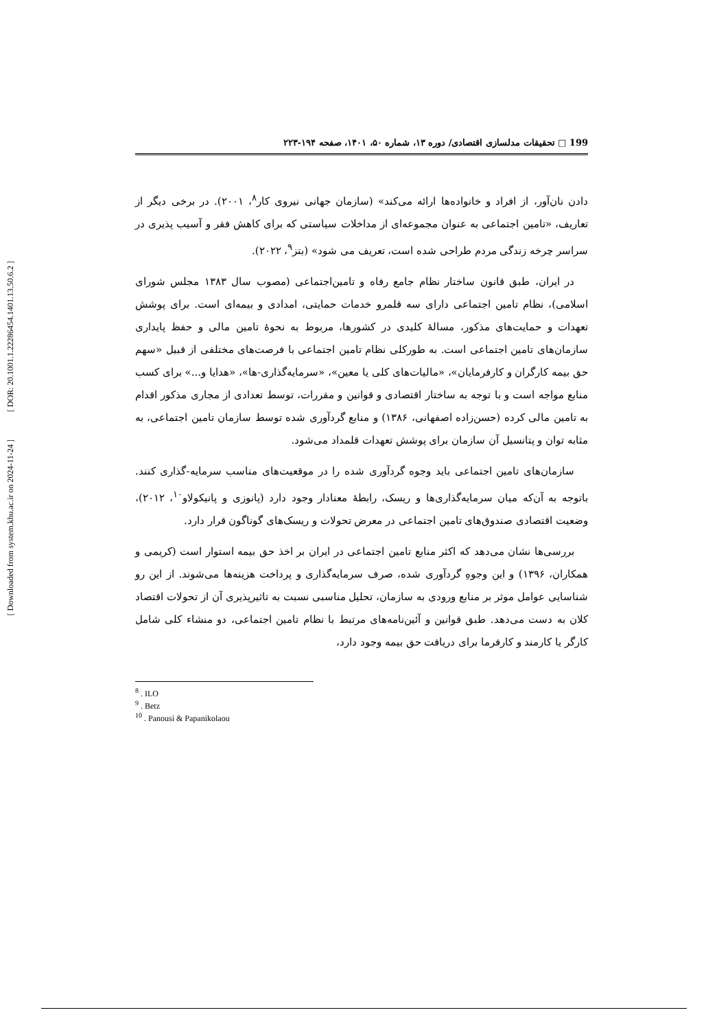[ DOR: 20.1001.1.22286454.1401.13.50.6.2 ]
[ Downloaded from system.khu.ac.ir on 2024-11-24 ]
199 □ تحقیقات مدلسازی اقتصادی/ دوره ۱۳، شماره ۵۰، ۱۴۰۱، صفحه ۱۹۴-۲۲۳
دادن نان‌آور، از افراد و خانواده‌ها ارائه می‌کند» (سازمان جهانی نیروی کار<sup>۸</sup>، ۲۰۰۱). در برخی دیگر از تعاریف، «تامین اجتماعی به عنوان مجموعه‌ای از مداخلات سیاستی که برای کاهش فقر و آسیب پذیری در سراسر چرخه زندگی مردم طراحی شده است، تعریف می شود» (بتز<sup>۹</sup>، ۲۰۲۲).
در ایران، طبق قانون ساختار نظام جامع رفاه و تامین‌اجتماعی (مصوب سال ۱۳۸۳ مجلس شورای اسلامی)، نظام تامین اجتماعی دارای سه قلمرو خدمات حمایتی، امدادی و بیمه‌ای است. برای پوشش تعهدات و حمایت‌های مذکور، مسالهٔ کلیدی در کشورها، مربوط به نحوهٔ تامین مالی و حفظ پایداری سازمان‌های تامین اجتماعی است. به طورکلی نظام تامین اجتماعی با فرصت‌های مختلفی از قبیل «سهم حق بیمه کارگران و کارفرمایان»، «مالیات‌های کلی یا معین»، «سرمایه‌گذاری-ها»، «هدایا و...» برای کسب منابع مواجه است و با توجه به ساختار اقتصادی و قوانین و مقررات، توسط تعدادی از مجاری مذکور اقدام به تامین مالی کرده (حسن‌زاده اصفهانی، ۱۳۸۶) و منابع گردآوری شده توسط سازمان تامین اجتماعی، به مثابه توان و پتانسیل آن سازمان برای پوشش تعهدات قلمداد می‌شود.
سازمان‌های تامین اجتماعی باید وجوه گردآوری شده را در موقعیت‌های مناسب سرمایه-گذاری کنند. باتوجه به آن‌که میان سرمایه‌گذاری‌ها و ریسک، رابطهٔ معنادار وجود دارد (پانوزی و پانیکولاو<sup>۱۰</sup>، ۲۰۱۲)، وضعیت اقتصادی صندوق‌های تامین اجتماعی در معرض تحولات و ریسک‌های گوناگون قرار دارد.
بررسی‌ها نشان می‌دهد که اکثر منابع تامین اجتماعی در ایران بر اخذ حق بیمه استوار است (کریمی و همکاران، ۱۳۹۶) و این وجوهِ گردآوری شده، صرف سرمایه‌گذاری و پرداخت هزینه‌ها می‌شوند. از این رو شناسایی عوامل موثر بر منابع ورودی به سازمان، تحلیل مناسبی نسبت به تاثیرپذیری آن از تحولات اقتصاد کلان به دست می‌دهد. طبق قوانین و آئین‌نامه‌های مرتبط با نظام تامین اجتماعی، دو منشاء کلی شامل کارگر یا کارمند و کارفرما برای دریافت حق بیمه وجود دارد،
<sup>8</sup> . ILO
<sup>9</sup> . Betz
<sup>10</sup> . Panousi & Papanikolaou